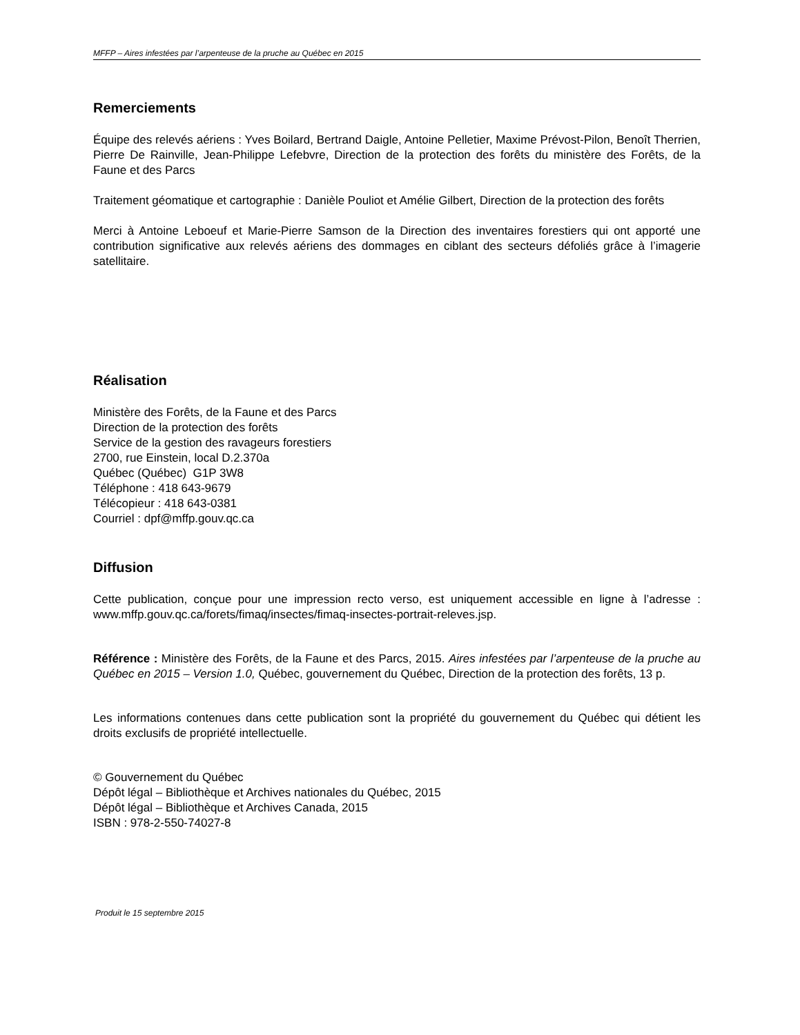MFFP – Aires infestées par l’arpenteuse de la pruche au Québec en 2015
Remerciements
Équipe des relevés aériens : Yves Boilard, Bertrand Daigle, Antoine Pelletier, Maxime Prévost-Pilon, Benoît Therrien, Pierre De Rainville, Jean-Philippe Lefebvre, Direction de la protection des forêts du ministère des Forêts, de la Faune et des Parcs
Traitement géomatique et cartographie : Danièle Pouliot et Amélie Gilbert, Direction de la protection des forêts
Merci à Antoine Leboeuf et Marie-Pierre Samson de la Direction des inventaires forestiers qui ont apporté une contribution significative aux relevés aériens des dommages en ciblant des secteurs défoliés grâce à l’imagerie satellitaire.
Réalisation
Ministère des Forêts, de la Faune et des Parcs
Direction de la protection des forêts
Service de la gestion des ravageurs forestiers
2700, rue Einstein, local D.2.370a
Québec (Québec) G1P 3W8
Téléphone : 418 643-9679
Télécopieur : 418 643-0381
Courriel : dpf@mffp.gouv.qc.ca
Diffusion
Cette publication, conçue pour une impression recto verso, est uniquement accessible en ligne à l’adresse : www.mffp.gouv.qc.ca/forets/fimaq/insectes/fimaq-insectes-portrait-releves.jsp.
Référence : Ministère des Forêts, de la Faune et des Parcs, 2015. Aires infestées par l’arpenteuse de la pruche au Québec en 2015 – Version 1.0, Québec, gouvernement du Québec, Direction de la protection des forêts, 13 p.
Les informations contenues dans cette publication sont la propriété du gouvernement du Québec qui détient les droits exclusifs de propriété intellectuelle.
© Gouvernement du Québec
Dépôt légal – Bibliothèque et Archives nationales du Québec, 2015
Dépôt légal – Bibliothèque et Archives Canada, 2015
ISBN : 978-2-550-74027-8
Produit le 15 septembre 2015